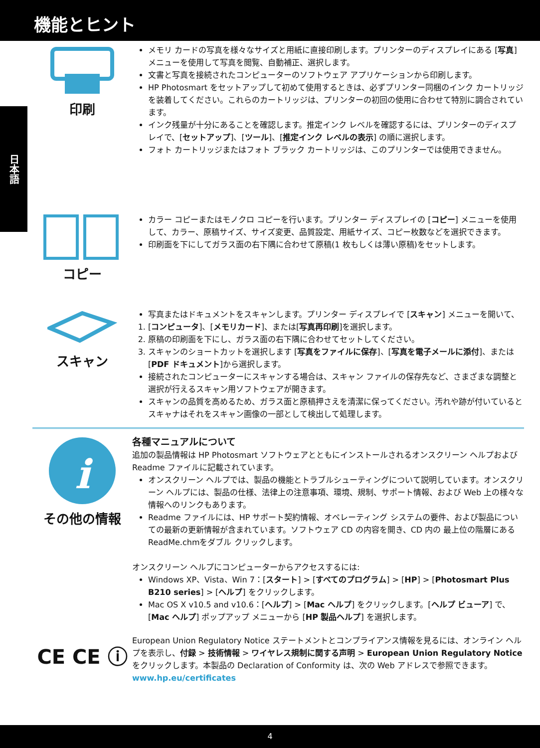機能とヒント
日本語
印刷
メモリ カードの写真を様々なサイズと用紙に直接印刷します。プリンターのディスプレイにある [写真] メニューを使用して写真を閲覧、自動補正、選択します。
文書と写真を接続されたコンピューターのソフトウェア アプリケーションから印刷します。
HP Photosmart をセットアップして初めて使用するときは、必ずプリンター同梱のインク カートリッジを装着してください。これらのカートリッジは、プリンターの初回の使用に合わせて特別に調合されています。
インク残量が十分にあることを確認します。推定インク レベルを確認するには、プリンターのディスプレイで、[セットアップ]、[ツール]、[推定インク レベルの表示] の順に選択します。
フォト カートリッジまたはフォト ブラック カートリッジは、このプリンターでは使用できません。
コピー
カラー コピーまたはモノクロ コピーを行います。プリンター ディスプレイの [コピー] メニューを使用して、カラー、原稿サイズ、サイズ変更、品質設定、用紙サイズ、コピー枚数などを選択できます。
印刷面を下にしてガラス面の右下隅に合わせて原稿(1 枚もしくは薄い原稿)をセットします。
スキャン
写真またはドキュメントをスキャンします。プリンター ディスプレイで [スキャン] メニューを開いて、
1. [コンピュータ]、[メモリカード]、または[写真再印刷]を選択します。
2. 原稿の印刷面を下にし、ガラス面の右下隅に合わせてセットしてください。
3. スキャンのショートカットを選択します [写真をファイルに保存]、[写真を電子メールに添付]、または[PDF ドキュメント]から選択します。
接続されたコンピューターにスキャンする場合は、スキャン ファイルの保存先など、さまざまな調整と選択が行えるスキャン用ソフトウェアが開きます。
スキャンの品質を高めるため、ガラス面と原稿押さえを清潔に保ってください。汚れや跡が付いているとスキャナはそれをスキャン画像の一部として検出して処理します。
i
その他の情報
各種マニュアルについて
追加の製品情報は HP Photosmart ソフトウェアとともにインストールされるオンスクリーン ヘルプおよび Readme ファイルに記載されています。
オンスクリーン ヘルプでは、製品の機能とトラブルシューティングについて説明しています。オンスクリーン ヘルプには、製品の仕様、法律上の注意事項、環境、規制、サポート情報、および Web 上の様々な情報へのリンクもあります。
Readme ファイルには、HP サポート契約情報、オペレーティング システムの要件、および製品についての最新の更新情報が含まれています。ソフトウェア CD の内容を開き、CD 内の 最上位の階層にある ReadMe.chmをダブル クリックします。
オンスクリーン ヘルプにコンピューターからアクセスするには:
Windows XP、Vista、Win 7：[スタート] > [すべてのプログラム] > [HP] > [Photosmart Plus B210 series] > [ヘルプ] をクリックします。
Mac OS X v10.5 and v10.6：[ヘルプ] > [Mac ヘルプ] をクリックします。[ヘルプ ビューア] で、[Mac ヘルプ] ポップアップ メニューから [HP 製品ヘルプ] を選択します。
CE CE ⓘ
European Union Regulatory Notice ステートメントとコンプライアンス情報を見るには、オンライン ヘルプを表示し、付録 > 技術情報 > ワイヤレス規制に関する声明 > European Union Regulatory Noticeをクリックします。本製品の Declaration of Conformity は、次の Web アドレスで参照できます。
www.hp.eu/certificates
4